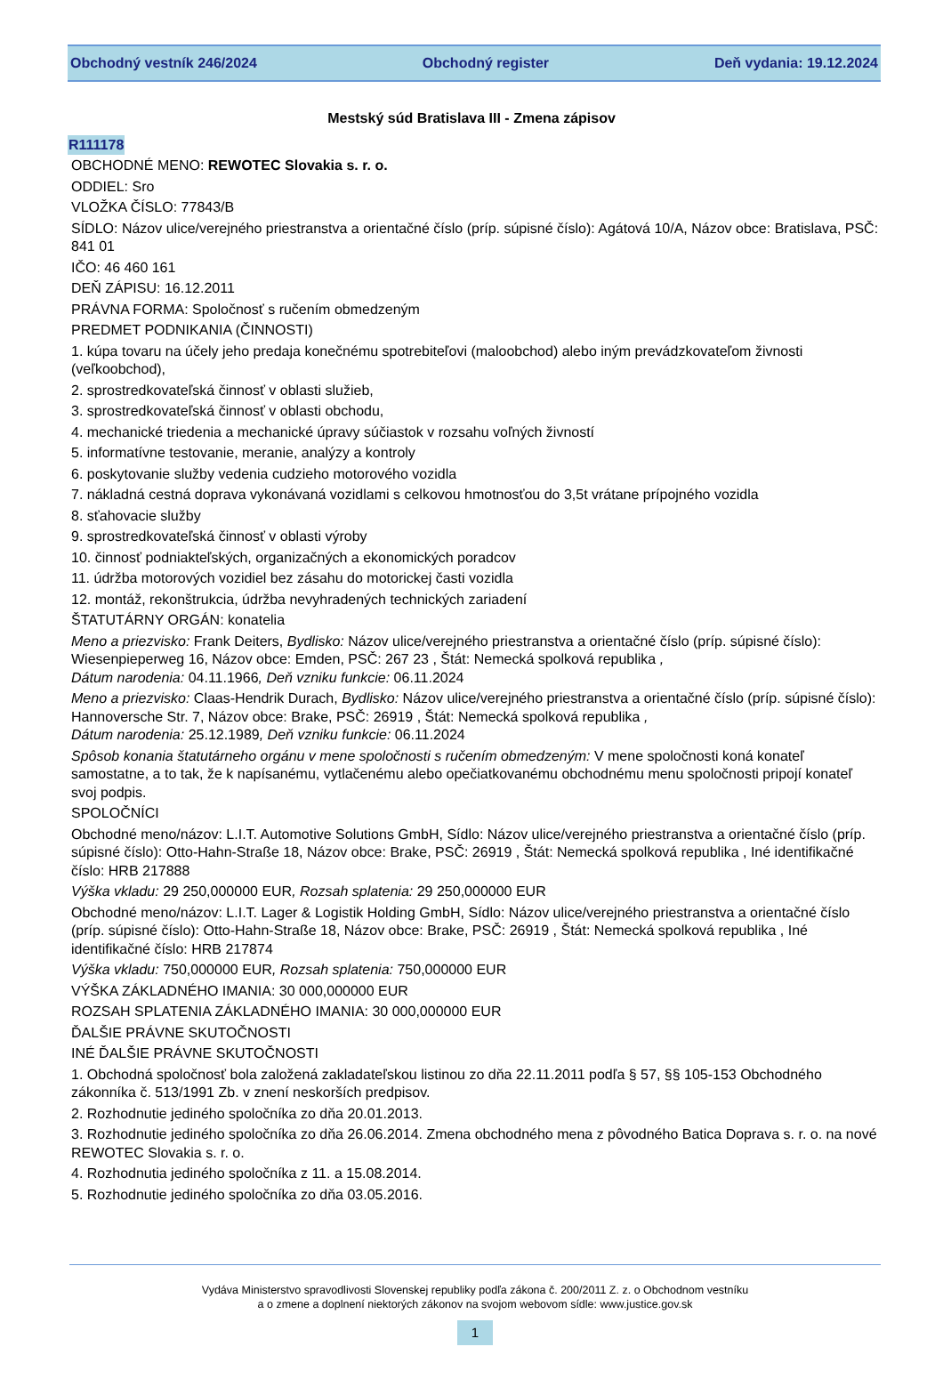Obchodný vestník 246/2024 Obchodný register Deň vydania: 19.12.2024
Mestský súd Bratislava III - Zmena zápisov
R111178
OBCHODNÉ MENO: REWOTEC Slovakia s. r. o.
ODDIEL: Sro
VLOŽKA ČÍSLO: 77843/B
SÍDLO: Názov ulice/verejného priestranstva a orientačné číslo (príp. súpisné číslo): Agátová 10/A, Názov obce: Bratislava, PSČ: 841 01
IČO: 46 460 161
DEŇ ZÁPISU: 16.12.2011
PRÁVNA FORMA: Spoločnosť s ručením obmedzeným
PREDMET PODNIKANIA (ČINNOSTI)
1. kúpa tovaru na účely jeho predaja konečnému spotrebiteľovi (maloobchod) alebo iným prevádzkovateľom živnosti (veľkoobchod),
2. sprostredkovateľská činnosť v oblasti služieb,
3. sprostredkovateľská činnosť v oblasti obchodu,
4. mechanické triedenia a mechanické úpravy súčiastok v rozsahu voľných živností
5. informatívne testovanie, meranie, analýzy a kontroly
6. poskytovanie služby vedenia cudzieho motorového vozidla
7. nákladná cestná doprava vykonávaná vozidlami s celkovou hmotnosťou do 3,5t vrátane prípojného vozidla
8. sťahovacie služby
9. sprostredkovateľská činnosť v oblasti výroby
10. činnosť podniakteľských, organizačných a ekonomických poradcov
11. údržba motorových vozidiel bez zásahu do motorickej časti vozidla
12. montáž, rekonštrukcia, údržba nevyhradených technických zariadení
ŠTATUTÁRNY ORGÁN: konatelia
Meno a priezvisko: Frank Deiters, Bydlisko: Názov ulice/verejného priestranstva a orientačné číslo (príp. súpisné číslo): Wiesenpieperweg 16, Názov obce: Emden, PSČ: 267 23 , Štát: Nemecká spolková republika ,
Dátum narodenia: 04.11.1966, Deň vzniku funkcie: 06.11.2024
Meno a priezvisko: Claas-Hendrik Durach, Bydlisko: Názov ulice/verejného priestranstva a orientačné číslo (príp. súpisné číslo): Hannoversche Str. 7, Názov obce: Brake, PSČ: 26919 , Štát: Nemecká spolková republika ,
Dátum narodenia: 25.12.1989, Deň vzniku funkcie: 06.11.2024
Spôsob konania štatutárneho orgánu v mene spoločnosti s ručením obmedzeným: V mene spoločnosti koná konateľ samostatne, a to tak, že k napísanému, vytlačenému alebo opečiatkovanému obchodnému menu spoločnosti pripojí konateľ svoj podpis.
SPOLOČNÍCI
Obchodné meno/názov: L.I.T. Automotive Solutions GmbH, Sídlo: Názov ulice/verejného priestranstva a orientačné číslo (príp. súpisné číslo): Otto-Hahn-Straße 18, Názov obce: Brake, PSČ: 26919 , Štát: Nemecká spolková republika , Iné identifikačné číslo: HRB 217888
Výška vkladu: 29 250,000000 EUR, Rozsah splatenia: 29 250,000000 EUR
Obchodné meno/názov: L.I.T. Lager & Logistik Holding GmbH, Sídlo: Názov ulice/verejného priestranstva a orientačné číslo (príp. súpisné číslo): Otto-Hahn-Straße 18, Názov obce: Brake, PSČ: 26919 , Štát: Nemecká spolková republika , Iné identifikačné číslo: HRB 217874
Výška vkladu: 750,000000 EUR, Rozsah splatenia: 750,000000 EUR
VÝŠKA ZÁKLADNÉHO IMANIA: 30 000,000000 EUR
ROZSAH SPLATENIA ZÁKLADNÉHO IMANIA: 30 000,000000 EUR
ĎALŠIE PRÁVNE SKUTOČNOSTI
INÉ ĎALŠIE PRÁVNE SKUTOČNOSTI
1. Obchodná spoločnosť bola založená zakladateľskou listinou zo dňa 22.11.2011 podľa § 57, §§ 105-153 Obchodného zákonníka č. 513/1991 Zb. v znení neskorších predpisov.
2. Rozhodnutie jediného spoločníka zo dňa 20.01.2013.
3. Rozhodnutie jediného spoločníka zo dňa 26.06.2014. Zmena obchodného mena z pôvodného Batica Doprava s. r. o. na nové REWOTEC Slovakia s. r. o.
4. Rozhodnutia jediného spoločníka z 11. a 15.08.2014.
5. Rozhodnutie jediného spoločníka zo dňa 03.05.2016.
Vydáva Ministerstvo spravodlivosti Slovenskej republiky podľa zákona č. 200/2011 Z. z. o Obchodnom vestníku
a o zmene a doplnení niektorých zákonov na svojom webovom sídle: www.justice.gov.sk
1